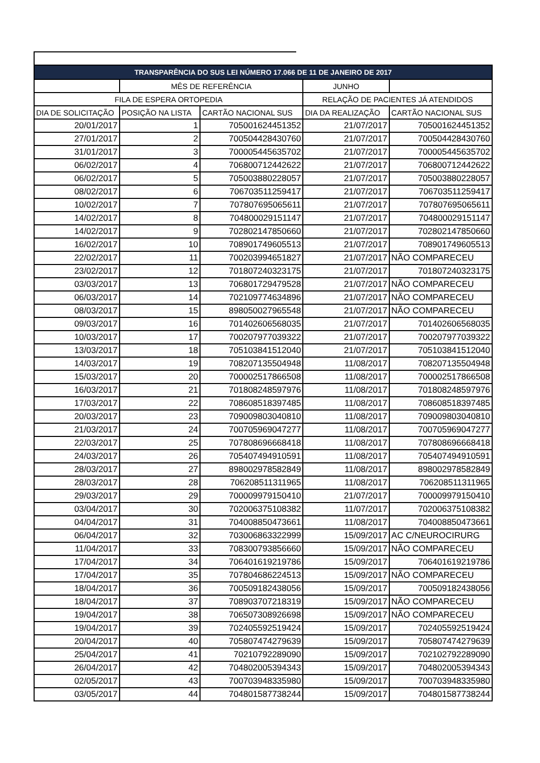| TRANSPARÊNCIA DO SUS LEI NÚMERO 17.066 DE 11 DE JANEIRO DE 2017 | | | | |
| --- | --- | --- | --- | --- |
| | MÊS DE REFERÊNCIA | | JUNHO | |
| FILA DE ESPERA ORTOPEDIA | | | RELAÇÃO DE PACIENTES JÁ ATENDIDOS | |
| DIA DE SOLICITAÇÃO | POSIÇÃO NA LISTA | CARTÃO NACIONAL SUS | DIA DA REALIZAÇÃO | CARTÃO NACIONAL SUS |
| 20/01/2017 | 1 | 705001624451352 | 21/07/2017 | 705001624451352 |
| 27/01/2017 | 2 | 700504428430760 | 21/07/2017 | 700504428430760 |
| 31/01/2017 | 3 | 700005445635702 | 21/07/2017 | 700005445635702 |
| 06/02/2017 | 4 | 706800712442622 | 21/07/2017 | 706800712442622 |
| 06/02/2017 | 5 | 705003880228057 | 21/07/2017 | 705003880228057 |
| 08/02/2017 | 6 | 706703511259417 | 21/07/2017 | 706703511259417 |
| 10/02/2017 | 7 | 707807695065611 | 21/07/2017 | 707807695065611 |
| 14/02/2017 | 8 | 704800029151147 | 21/07/2017 | 704800029151147 |
| 14/02/2017 | 9 | 702802147850660 | 21/07/2017 | 702802147850660 |
| 16/02/2017 | 10 | 708901749605513 | 21/07/2017 | 708901749605513 |
| 22/02/2017 | 11 | 700203994651827 | 21/07/2017 | NÃO COMPARECEU |
| 23/02/2017 | 12 | 701807240323175 | 21/07/2017 | 701807240323175 |
| 03/03/2017 | 13 | 706801729479528 | 21/07/2017 | NÃO COMPARECEU |
| 06/03/2017 | 14 | 702109774634896 | 21/07/2017 | NÃO COMPARECEU |
| 08/03/2017 | 15 | 898050027965548 | 21/07/2017 | NÃO COMPARECEU |
| 09/03/2017 | 16 | 701402606568035 | 21/07/2017 | 701402606568035 |
| 10/03/2017 | 17 | 700207977039322 | 21/07/2017 | 700207977039322 |
| 13/03/2017 | 18 | 705103841512040 | 21/07/2017 | 705103841512040 |
| 14/03/2017 | 19 | 708207135504948 | 11/08/2017 | 708207135504948 |
| 15/03/2017 | 20 | 700002517866508 | 11/08/2017 | 700002517866508 |
| 16/03/2017 | 21 | 701808248597976 | 11/08/2017 | 701808248597976 |
| 17/03/2017 | 22 | 708608518397485 | 11/08/2017 | 708608518397485 |
| 20/03/2017 | 23 | 709009803040810 | 11/08/2017 | 709009803040810 |
| 21/03/2017 | 24 | 700705969047277 | 11/08/2017 | 700705969047277 |
| 22/03/2017 | 25 | 707808696668418 | 11/08/2017 | 707808696668418 |
| 24/03/2017 | 26 | 705407494910591 | 11/08/2017 | 705407494910591 |
| 28/03/2017 | 27 | 898002978582849 | 11/08/2017 | 898002978582849 |
| 28/03/2017 | 28 | 706208511311965 | 11/08/2017 | 706208511311965 |
| 29/03/2017 | 29 | 700009979150410 | 21/07/2017 | 700009979150410 |
| 03/04/2017 | 30 | 702006375108382 | 11/07/2017 | 702006375108382 |
| 04/04/2017 | 31 | 704008850473661 | 11/08/2017 | 704008850473661 |
| 06/04/2017 | 32 | 703006863322999 | 15/09/2017 | AC C/NEUROCIRURG |
| 11/04/2017 | 33 | 708300793856660 | 15/09/2017 | NÃO COMPARECEU |
| 17/04/2017 | 34 | 706401619219786 | 15/09/2017 | 706401619219786 |
| 17/04/2017 | 35 | 707804686224513 | 15/09/2017 | NÃO COMPARECEU |
| 18/04/2017 | 36 | 700509182438056 | 15/09/2017 | 700509182438056 |
| 18/04/2017 | 37 | 708903707218319 | 15/09/2017 | NÃO COMPARECEU |
| 19/04/2017 | 38 | 706507308926698 | 15/09/2017 | NÃO COMPARECEU |
| 19/04/2017 | 39 | 702405592519424 | 15/09/2017 | 702405592519424 |
| 20/04/2017 | 40 | 705807474279639 | 15/09/2017 | 705807474279639 |
| 25/04/2017 | 41 | 70210792289090 | 15/09/2017 | 702102792289090 |
| 26/04/2017 | 42 | 704802005394343 | 15/09/2017 | 704802005394343 |
| 02/05/2017 | 43 | 700703948335980 | 15/09/2017 | 700703948335980 |
| 03/05/2017 | 44 | 704801587738244 | 15/09/2017 | 704801587738244 |